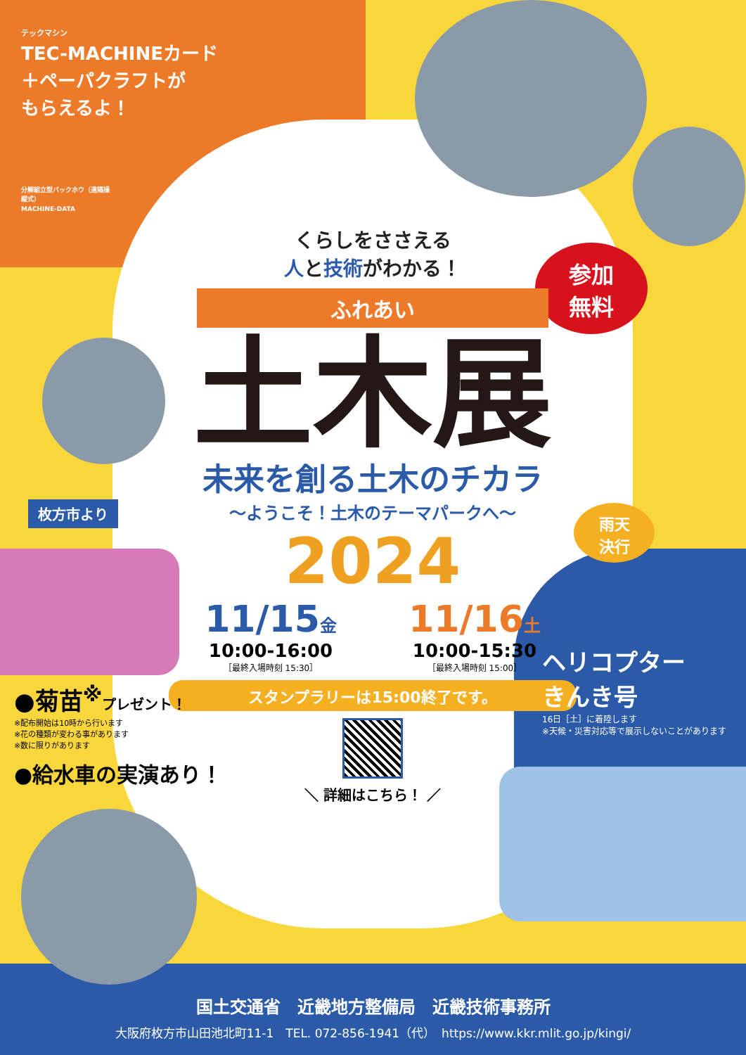テックマシン
TEC-MACHINEカード
＋ペーパクラフトが
もらえるよ！
分解組立型バックホウ（遠隔操縦式）
MACHINE-DATA
参加
無料
くらしをささえる
人と技術がわかる！
ふれあい
土木展
未来を創る土木のチカラ
～ようこそ！土木のテーマパークへ～
2024
11/15金
10:00-16:00
［最終入場時刻 15:30］
11/16土
10:00-15:30
［最終入場時刻 15:00］
スタンプラリーは15:00終了です。
＼ 詳細はこちら！ ／
雨天
決行
枚方市より
ヘリコプター
きんき号
16日［土］に着陸します
※天候・災害対応等で展示しないことがあります
●菊苗<sup>※</sup>プレゼント！
※配布開始は10時から行います
※花の種類が変わる事があります
※数に限りがあります
●給水車の実演あり！
国土交通省　近畿地方整備局　近畿技術事務所
大阪府枚方市山田池北町11-1　TEL. 072-856-1941（代）　https://www.kkr.mlit.go.jp/kingi/